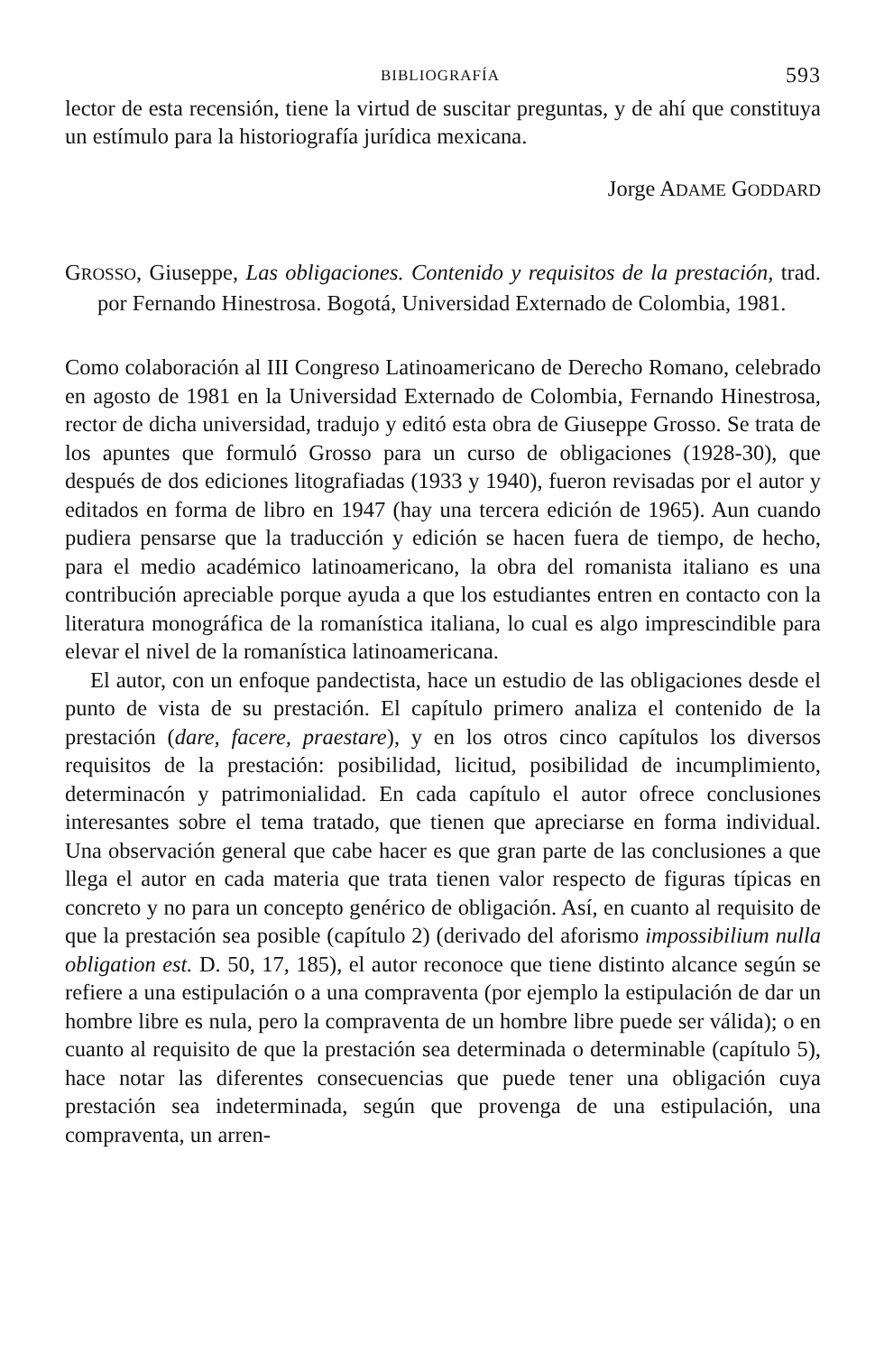BIBLIOGRAFÍA 593
lector de esta recensión, tiene la virtud de suscitar preguntas, y de ahí que constituya un estímulo para la historiografía jurídica mexicana.
Jorge ADAME GODDARD
GROSSO, Giuseppe, Las obligaciones. Contenido y requisitos de la prestación, trad. por Fernando Hinestrosa. Bogotá, Universidad Externado de Colombia, 1981.
Como colaboración al III Congreso Latinoamericano de Derecho Romano, celebrado en agosto de 1981 en la Universidad Externado de Colombia, Fernando Hinestrosa, rector de dicha universidad, tradujo y editó esta obra de Giuseppe Grosso. Se trata de los apuntes que formuló Grosso para un curso de obligaciones (1928-30), que después de dos ediciones litografiadas (1933 y 1940), fueron revisadas por el autor y editados en forma de libro en 1947 (hay una tercera edición de 1965). Aun cuando pudiera pensarse que la traducción y edición se hacen fuera de tiempo, de hecho, para el medio académico latinoamericano, la obra del romanista italiano es una contribución apreciable porque ayuda a que los estudiantes entren en contacto con la literatura monográfica de la romanística italiana, lo cual es algo imprescindible para elevar el nivel de la romanística latinoamericana.
El autor, con un enfoque pandectista, hace un estudio de las obligaciones desde el punto de vista de su prestación. El capítulo primero analiza el contenido de la prestación (dare, facere, praestare), y en los otros cinco capítulos los diversos requisitos de la prestación: posibilidad, licitud, posibilidad de incumplimiento, determinacón y patrimonialidad. En cada capítulo el autor ofrece conclusiones interesantes sobre el tema tratado, que tienen que apreciarse en forma individual. Una observación general que cabe hacer es que gran parte de las conclusiones a que llega el autor en cada materia que trata tienen valor respecto de figuras típicas en concreto y no para un concepto genérico de obligación. Así, en cuanto al requisito de que la prestación sea posible (capítulo 2) (derivado del aforismo impossibilium nulla obligation est. D. 50, 17, 185), el autor reconoce que tiene distinto alcance según se refiere a una estipulación o a una compraventa (por ejemplo la estipulación de dar un hombre libre es nula, pero la compraventa de un hombre libre puede ser válida); o en cuanto al requisito de que la prestación sea determinada o determinable (capítulo 5), hace notar las diferentes consecuencias que puede tener una obligación cuya prestación sea indeterminada, según que provenga de una estipulación, una compraventa, un arren-